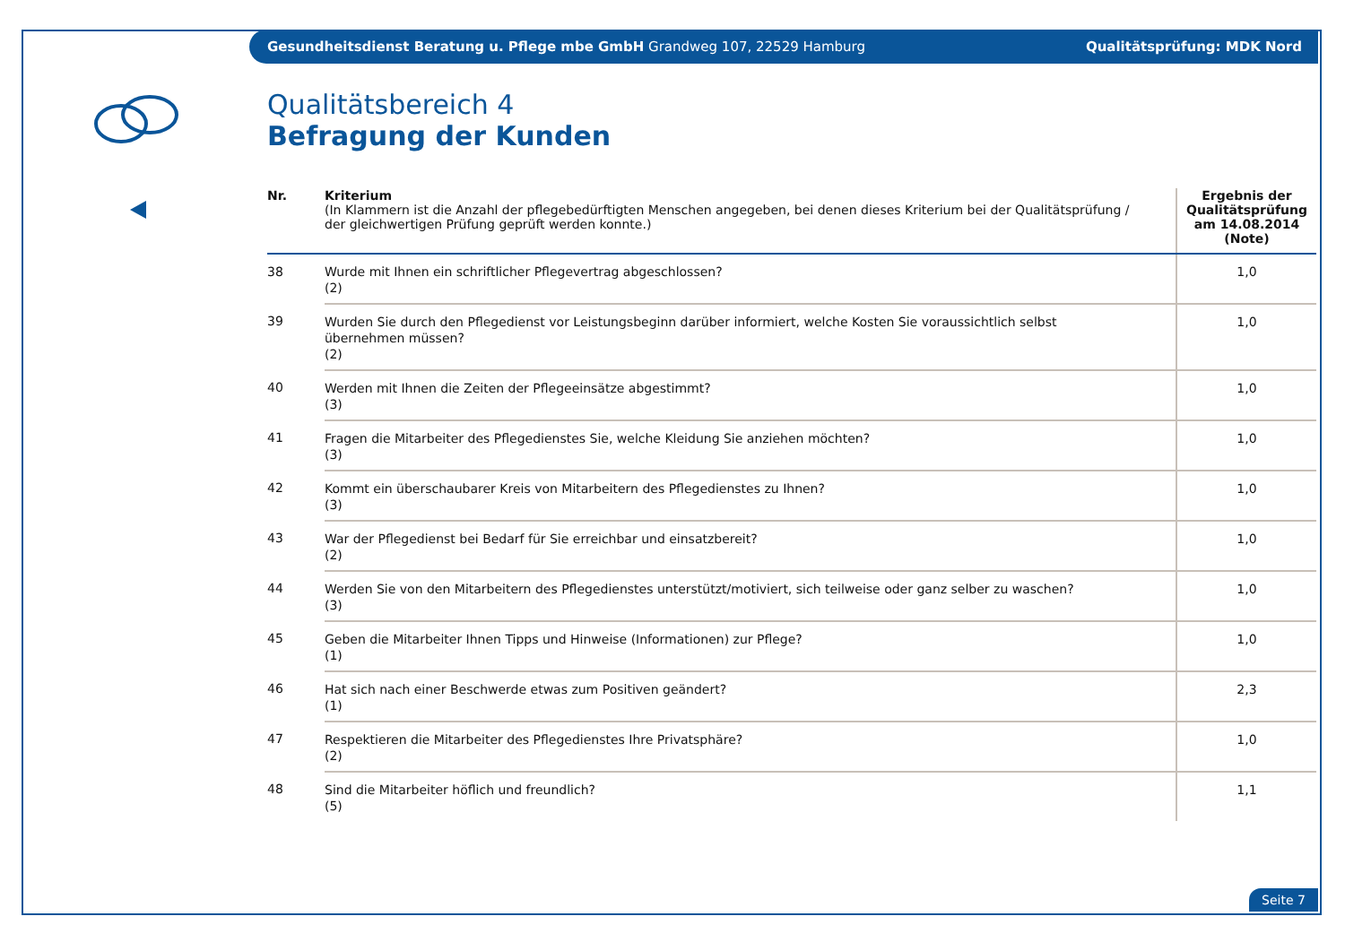Gesundheitsdienst Beratung u. Pflege mbe GmbH Grandweg 107, 22529 Hamburg Qualitätsprüfung: MDK Nord
Qualitätsbereich 4
Befragung der Kunden
| Nr. | Kriterium (In Klammern ist die Anzahl der pflegebedürftigten Menschen angegeben, bei denen dieses Kriterium bei der Qualitätsprüfung / der gleichwertigen Prüfung geprüft werden konnte.) | Ergebnis der Qualitätsprüfung am 14.08.2014 (Note) |
| --- | --- | --- |
| 38 | Wurde mit Ihnen ein schriftlicher Pflegevertrag abgeschlossen? (2) | 1,0 |
| 39 | Wurden Sie durch den Pflegedienst vor Leistungsbeginn darüber informiert, welche Kosten Sie voraussichtlich selbst übernehmen müssen? (2) | 1,0 |
| 40 | Werden mit Ihnen die Zeiten der Pflegeeinsätze abgestimmt? (3) | 1,0 |
| 41 | Fragen die Mitarbeiter des Pflegedienstes Sie, welche Kleidung Sie anziehen möchten? (3) | 1,0 |
| 42 | Kommt ein überschaubarer Kreis von Mitarbeitern des Pflegedienstes zu Ihnen? (3) | 1,0 |
| 43 | War der Pflegedienst bei Bedarf für Sie erreichbar und einsatzbereit? (2) | 1,0 |
| 44 | Werden Sie von den Mitarbeitern des Pflegedienstes unterstützt/motiviert, sich teilweise oder ganz selber zu waschen? (3) | 1,0 |
| 45 | Geben die Mitarbeiter Ihnen Tipps und Hinweise (Informationen) zur Pflege? (1) | 1,0 |
| 46 | Hat sich nach einer Beschwerde etwas zum Positiven geändert? (1) | 2,3 |
| 47 | Respektieren die Mitarbeiter des Pflegedienstes Ihre Privatsphäre? (2) | 1,0 |
| 48 | Sind die Mitarbeiter höflich und freundlich? (5) | 1,1 |
Seite 7